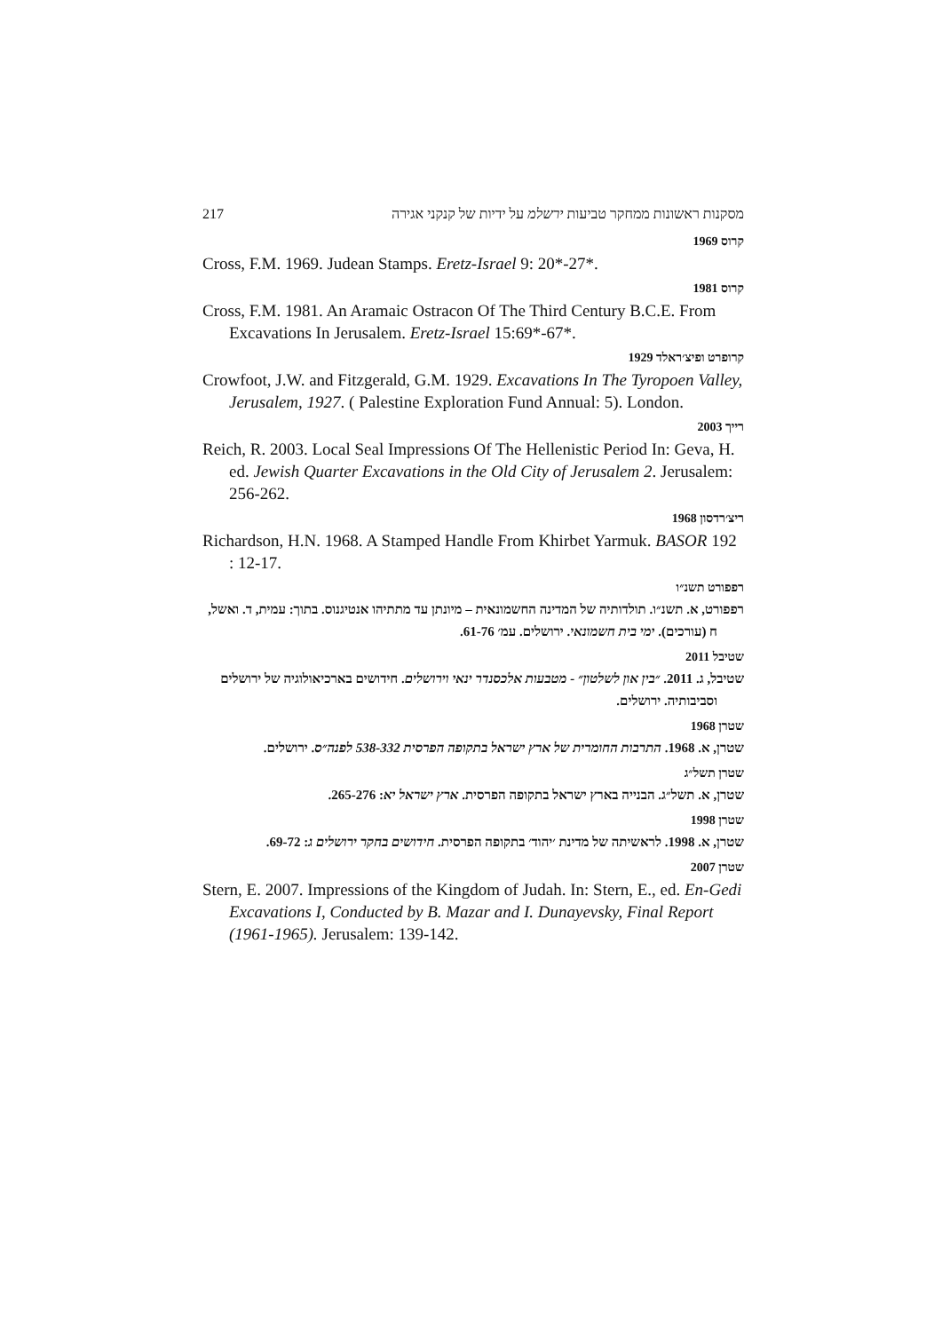217 מסקנות ראשונות ממחקר טביעות ירשלמ על ידיות של קנקני אגירה
קרוס 1969
Cross, F.M. 1969. Judean Stamps. Eretz-Israel 9: 20*-27*.
קרוס 1981
Cross, F.M. 1981. An Aramaic Ostracon Of The Third Century B.C.E. From Excavations In Jerusalem. Eretz-Israel 15:69*-67*.
קרופרט ופיצ׳ראלד 1929
Crowfoot, J.W. and Fitzgerald, G.M. 1929. Excavations In The Tyropoen Valley, Jerusalem, 1927. ( Palestine Exploration Fund Annual: 5). London.
רייך 2003
Reich, R. 2003. Local Seal Impressions Of The Hellenistic Period In: Geva, H. ed. Jewish Quarter Excavations in the Old City of Jerusalem 2. Jerusalem: 256-262.
ריצ׳רדסון 1968
Richardson, H.N. 1968. A Stamped Handle From Khirbet Yarmuk. BASOR 192 : 12-17.
רפפורט תשנ״ו
רפפורט, א. תשנ״ו. תולדותיה של המדינה החשמונאית – מיונתן עד מתתיהו אנטיגנוס. בתוך: עמית, ד. ואשל, ח (עורכים). ימי בית חשמונאי. ירושלים. עמ׳ 61-76.
שטיבל 2011
שטיבל, ג. 2011. ״בין און לשלטון״ - מטבעות אלכסנדר ינאי וירושלים. חידושים בארכיאולוגיה של ירושלים וסביבותיה. ירושלים.
שטרן 1968
שטרן, א. 1968. התרבות החומרית של ארץ ישראל בתקופה הפרסית 538-332 לפנה״ס. ירושלים.
שטרן תשל״ג
שטרן, א. תשל״ג. הבנייה בארץ ישראל בתקופה הפרסית. ארץ ישראל יא: 265-276.
שטרן 1998
שטרן, א. 1998. לראשיתה של מדינת ׳יהוד׳ בתקופה הפרסית. חידושים בחקר ירושלים ג: 69-72.
שטרן 2007
Stern, E. 2007. Impressions of the Kingdom of Judah. In: Stern, E., ed. En-Gedi Excavations I, Conducted by B. Mazar and I. Dunayevsky, Final Report (1961-1965). Jerusalem: 139-142.